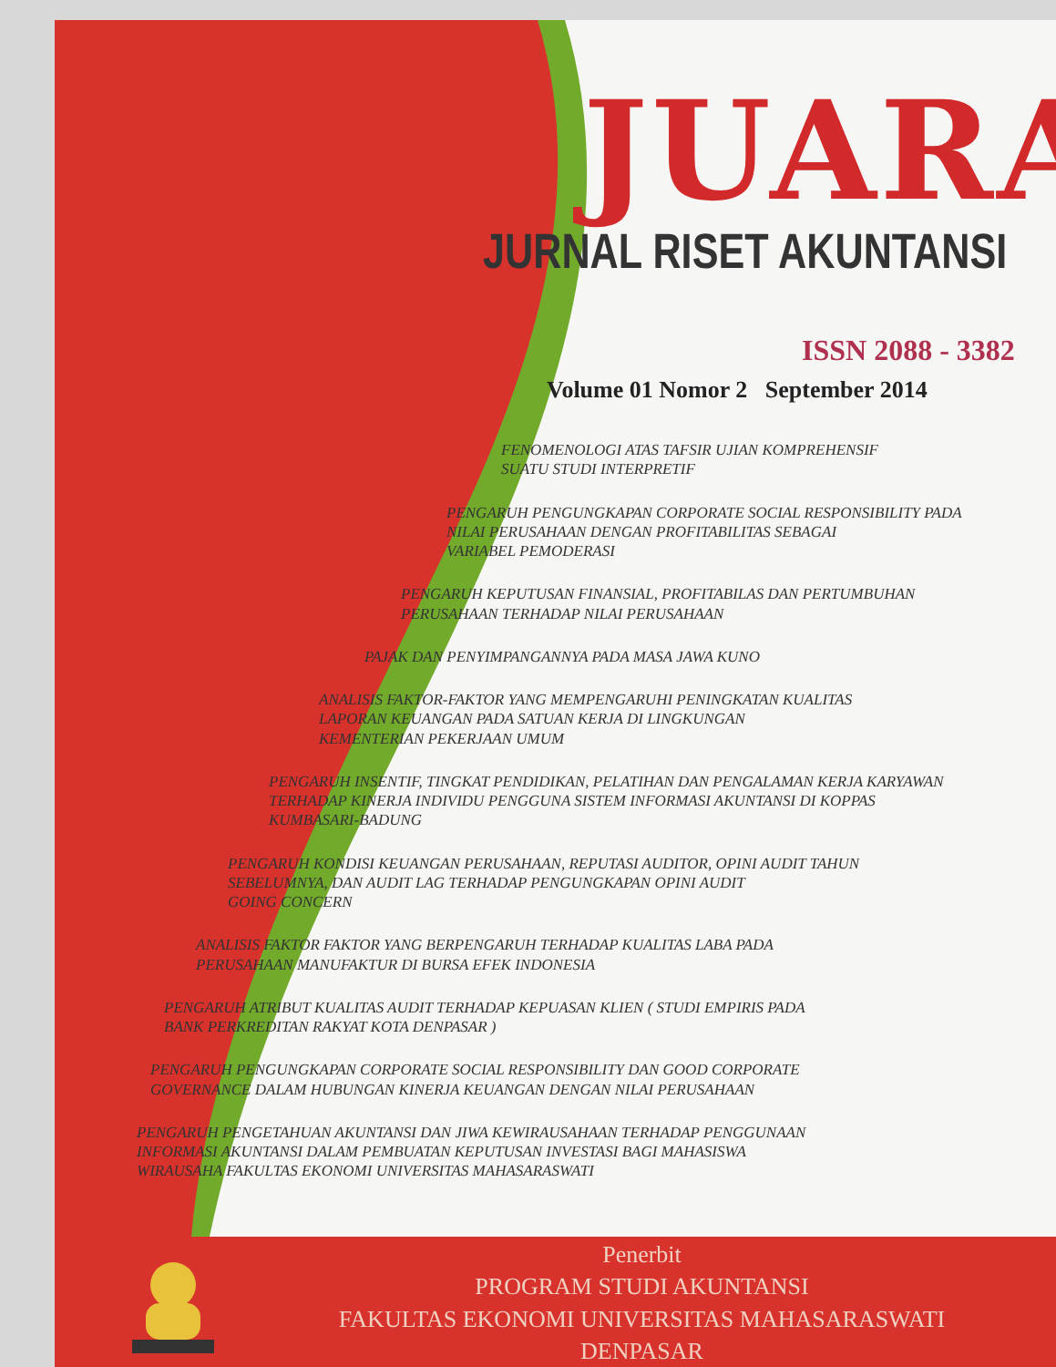JUARA
JURNAL RISET AKUNTANSI
ISSN 2088 - 3382
Volume 01 Nomor 2 September 2014
FENOMENOLOGI ATAS TAFSIR UJIAN KOMPREHENSIF
SUATU STUDI INTERPRETIF
PENGARUH PENGUNGKAPAN CORPORATE SOCIAL RESPONSIBILITY PADA
NILAI PERUSAHAAN DENGAN PROFITABILITAS SEBAGAI
VARIABEL PEMODERASI
PENGARUH KEPUTUSAN FINANSIAL, PROFITABILAS DAN PERTUMBUHAN
PERUSAHAAN TERHADAP NILAI PERUSAHAAN
PAJAK DAN PENYIMPANGANNYA PADA MASA JAWA KUNO
ANALISIS FAKTOR-FAKTOR YANG MEMPENGARUHI PENINGKATAN KUALITAS
LAPORAN KEUANGAN PADA SATUAN KERJA DI LINGKUNGAN
KEMENTERIAN PEKERJAAN UMUM
PENGARUH INSENTIF, TINGKAT PENDIDIKAN, PELATIHAN DAN PENGALAMAN KERJA KARYAWAN
TERHADAP KINERJA INDIVIDU PENGGUNA SISTEM INFORMASI AKUNTANSI DI KOPPAS
KUMBASARI-BADUNG
PENGARUH KONDISI KEUANGAN PERUSAHAAN, REPUTASI AUDITOR, OPINI AUDIT TAHUN
SEBELUMNYA, DAN AUDIT LAG TERHADAP PENGUNGKAPAN OPINI AUDIT
GOING CONCERN
ANALISIS FAKTOR FAKTOR YANG BERPENGARUH TERHADAP KUALITAS LABA PADA
PERUSAHAAN MANUFAKTUR DI BURSA EFEK INDONESIA
PENGARUH ATRIBUT KUALITAS AUDIT TERHADAP KEPUASAN KLIEN ( STUDI EMPIRIS PADA
BANK PERKREDITAN RAKYAT KOTA DENPASAR )
PENGARUH PENGUNGKAPAN CORPORATE SOCIAL RESPONSIBILITY DAN GOOD CORPORATE
GOVERNANCE DALAM HUBUNGAN KINERJA KEUANGAN DENGAN NILAI PERUSAHAAN
PENGARUH PENGETAHUAN AKUNTANSI DAN JIWA KEWIRAUSAHAAN TERHADAP PENGGUNAAN
INFORMASI AKUNTANSI DALAM PEMBUATAN KEPUTUSAN INVESTASI BAGI MAHASISWA
WIRAUSAHA FAKULTAS EKONOMI UNIVERSITAS MAHASARASWATI
Penerbit
PROGRAM STUDI AKUNTANSI
FAKULTAS EKONOMI UNIVERSITAS MAHASARASWATI
DENPASAR